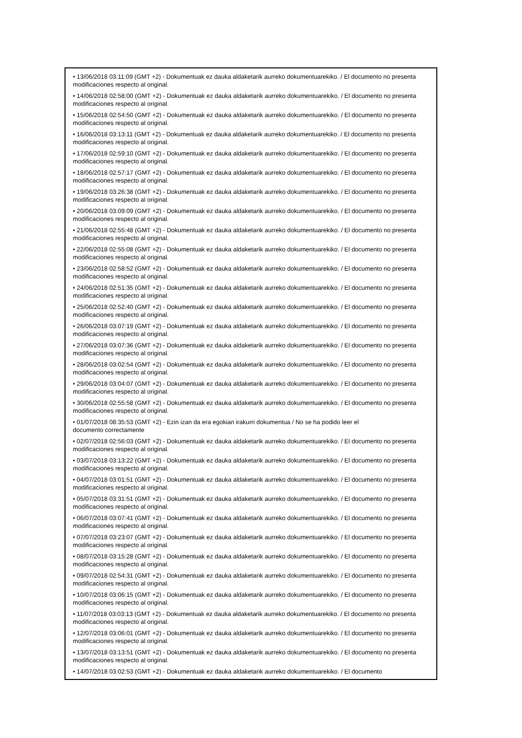• 13/06/2018 03:11:09 (GMT +2) - Dokumentuak ez dauka aldaketarik aurreko dokumentuarekiko. / El documento no presenta modificaciones respecto al original.
• 14/06/2018 02:58:00 (GMT +2) - Dokumentuak ez dauka aldaketarik aurreko dokumentuarekiko. / El documento no presenta modificaciones respecto al original.
• 15/06/2018 02:54:50 (GMT +2) - Dokumentuak ez dauka aldaketarik aurreko dokumentuarekiko. / El documento no presenta modificaciones respecto al original.
• 16/06/2018 03:13:11 (GMT +2) - Dokumentuak ez dauka aldaketarik aurreko dokumentuarekiko. / El documento no presenta modificaciones respecto al original.
• 17/06/2018 02:59:10 (GMT +2) - Dokumentuak ez dauka aldaketarik aurreko dokumentuarekiko. / El documento no presenta modificaciones respecto al original.
• 18/06/2018 02:57:17 (GMT +2) - Dokumentuak ez dauka aldaketarik aurreko dokumentuarekiko. / El documento no presenta modificaciones respecto al original.
• 19/06/2018 03:26:38 (GMT +2) - Dokumentuak ez dauka aldaketarik aurreko dokumentuarekiko. / El documento no presenta modificaciones respecto al original.
• 20/06/2018 03:09:09 (GMT +2) - Dokumentuak ez dauka aldaketarik aurreko dokumentuarekiko. / El documento no presenta modificaciones respecto al original.
• 21/06/2018 02:55:48 (GMT +2) - Dokumentuak ez dauka aldaketarik aurreko dokumentuarekiko. / El documento no presenta modificaciones respecto al original.
• 22/06/2018 02:55:08 (GMT +2) - Dokumentuak ez dauka aldaketarik aurreko dokumentuarekiko. / El documento no presenta modificaciones respecto al original.
• 23/06/2018 02:58:52 (GMT +2) - Dokumentuak ez dauka aldaketarik aurreko dokumentuarekiko. / El documento no presenta modificaciones respecto al original.
• 24/06/2018 02:51:35 (GMT +2) - Dokumentuak ez dauka aldaketarik aurreko dokumentuarekiko. / El documento no presenta modificaciones respecto al original.
• 25/06/2018 02:52:40 (GMT +2) - Dokumentuak ez dauka aldaketarik aurreko dokumentuarekiko. / El documento no presenta modificaciones respecto al original.
• 26/06/2018 03:07:19 (GMT +2) - Dokumentuak ez dauka aldaketarik aurreko dokumentuarekiko. / El documento no presenta modificaciones respecto al original.
• 27/06/2018 03:07:36 (GMT +2) - Dokumentuak ez dauka aldaketarik aurreko dokumentuarekiko. / El documento no presenta modificaciones respecto al original.
• 28/06/2018 03:02:54 (GMT +2) - Dokumentuak ez dauka aldaketarik aurreko dokumentuarekiko. / El documento no presenta modificaciones respecto al original.
• 29/06/2018 03:04:07 (GMT +2) - Dokumentuak ez dauka aldaketarik aurreko dokumentuarekiko. / El documento no presenta modificaciones respecto al original.
• 30/06/2018 02:55:58 (GMT +2) - Dokumentuak ez dauka aldaketarik aurreko dokumentuarekiko. / El documento no presenta modificaciones respecto al original.
• 01/07/2018 08:35:53 (GMT +2) - Ezin izan da era egokian irakurri dokumentua / No se ha podido leer el
documento correctamente
• 02/07/2018 02:56:03 (GMT +2) - Dokumentuak ez dauka aldaketarik aurreko dokumentuarekiko. / El documento no presenta modificaciones respecto al original.
• 03/07/2018 03:13:22 (GMT +2) - Dokumentuak ez dauka aldaketarik aurreko dokumentuarekiko. / El documento no presenta modificaciones respecto al original.
• 04/07/2018 03:01:51 (GMT +2) - Dokumentuak ez dauka aldaketarik aurreko dokumentuarekiko. / El documento no presenta modificaciones respecto al original.
• 05/07/2018 03:31:51 (GMT +2) - Dokumentuak ez dauka aldaketarik aurreko dokumentuarekiko. / El documento no presenta modificaciones respecto al original.
• 06/07/2018 03:07:41 (GMT +2) - Dokumentuak ez dauka aldaketarik aurreko dokumentuarekiko. / El documento no presenta modificaciones respecto al original.
• 07/07/2018 03:23:07 (GMT +2) - Dokumentuak ez dauka aldaketarik aurreko dokumentuarekiko. / El documento no presenta modificaciones respecto al original.
• 08/07/2018 03:15:28 (GMT +2) - Dokumentuak ez dauka aldaketarik aurreko dokumentuarekiko. / El documento no presenta modificaciones respecto al original.
• 09/07/2018 02:54:31 (GMT +2) - Dokumentuak ez dauka aldaketarik aurreko dokumentuarekiko. / El documento no presenta modificaciones respecto al original.
• 10/07/2018 03:06:15 (GMT +2) - Dokumentuak ez dauka aldaketarik aurreko dokumentuarekiko. / El documento no presenta modificaciones respecto al original.
• 11/07/2018 03:03:13 (GMT +2) - Dokumentuak ez dauka aldaketarik aurreko dokumentuarekiko. / El documento no presenta modificaciones respecto al original.
• 12/07/2018 03:06:01 (GMT +2) - Dokumentuak ez dauka aldaketarik aurreko dokumentuarekiko. / El documento no presenta modificaciones respecto al original.
• 13/07/2018 03:13:51 (GMT +2) - Dokumentuak ez dauka aldaketarik aurreko dokumentuarekiko. / El documento no presenta modificaciones respecto al original.
• 14/07/2018 03:02:53 (GMT +2) - Dokumentuak ez dauka aldaketarik aurreko dokumentuarekiko. / El documento